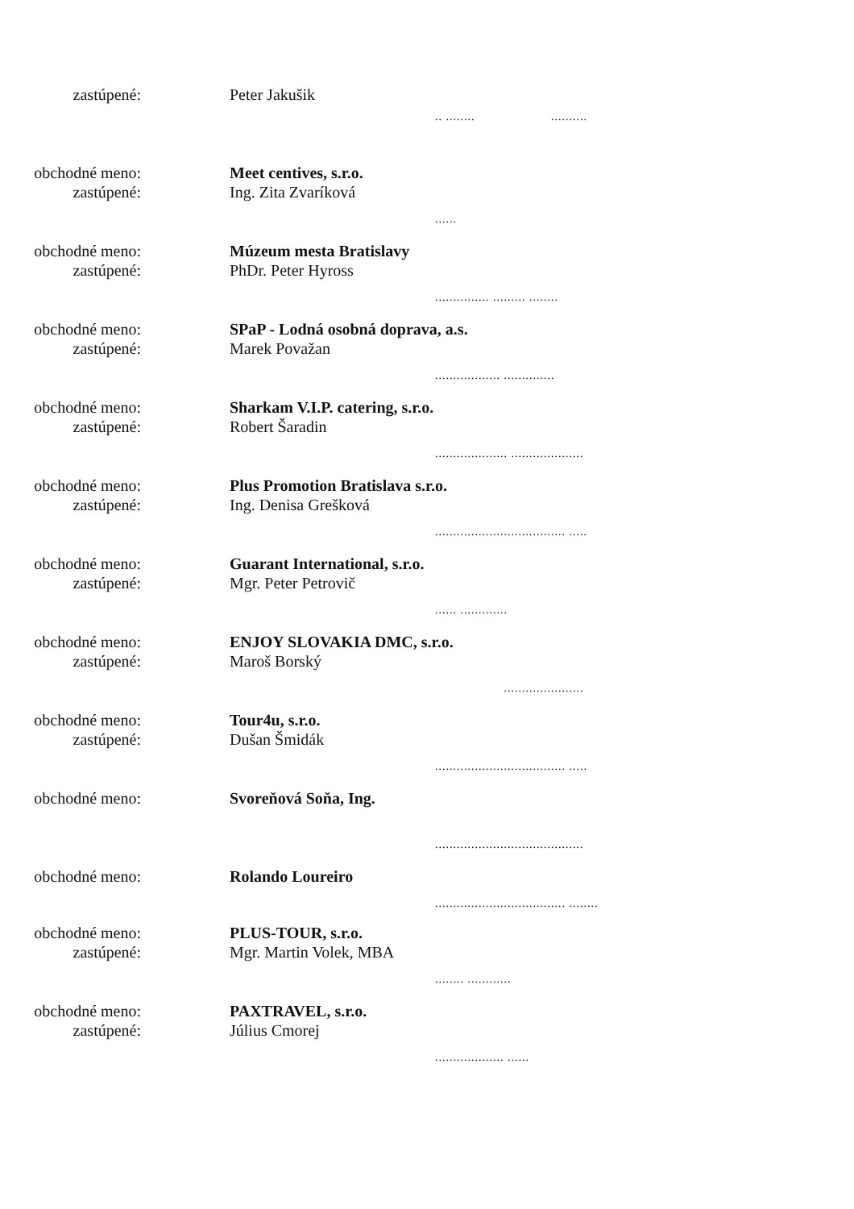zastúpené: Peter Jakušik
.. ........ ..........
obchodné meno:
zastúpené:
Meet centives, s.r.o.
Ing. Zita Zvaríková
......
obchodné meno:
zastúpené:
Múzeum mesta Bratislavy
PhDr. Peter Hyross
............... ......... ........
obchodné meno:
zastúpené:
SPaP - Lodná osobná doprava, a.s.
Marek Považan
.................. ..............
obchodné meno:
zastúpené:
Sharkam V.I.P. catering, s.r.o.
Robert Šaradin
.................... ....................
obchodné meno:
zastúpené:
Plus Promotion Bratislava s.r.o.
Ing. Denisa Grešková
.................................... .....
obchodné meno:
zastúpené:
Guarant International, s.r.o.
Mgr. Peter Petrovič
...... .............
obchodné meno:
zastúpené:
ENJOY SLOVAKIA DMC, s.r.o.
Maroš Borský
......................
obchodné meno:
zastúpené:
Tour4u, s.r.o.
Dušan Šmidák
.................................... .....
obchodné meno: Svoreňová Soňa, Ing.
.........................................
obchodné meno: Rolando Loureiro
.................................... ........
obchodné meno:
zastúpené:
PLUS-TOUR, s.r.o.
Mgr. Martin Volek, MBA
........ ............
obchodné meno:
zastúpené:
PAXTRAVEL, s.r.o.
Július Cmorej
................... ......